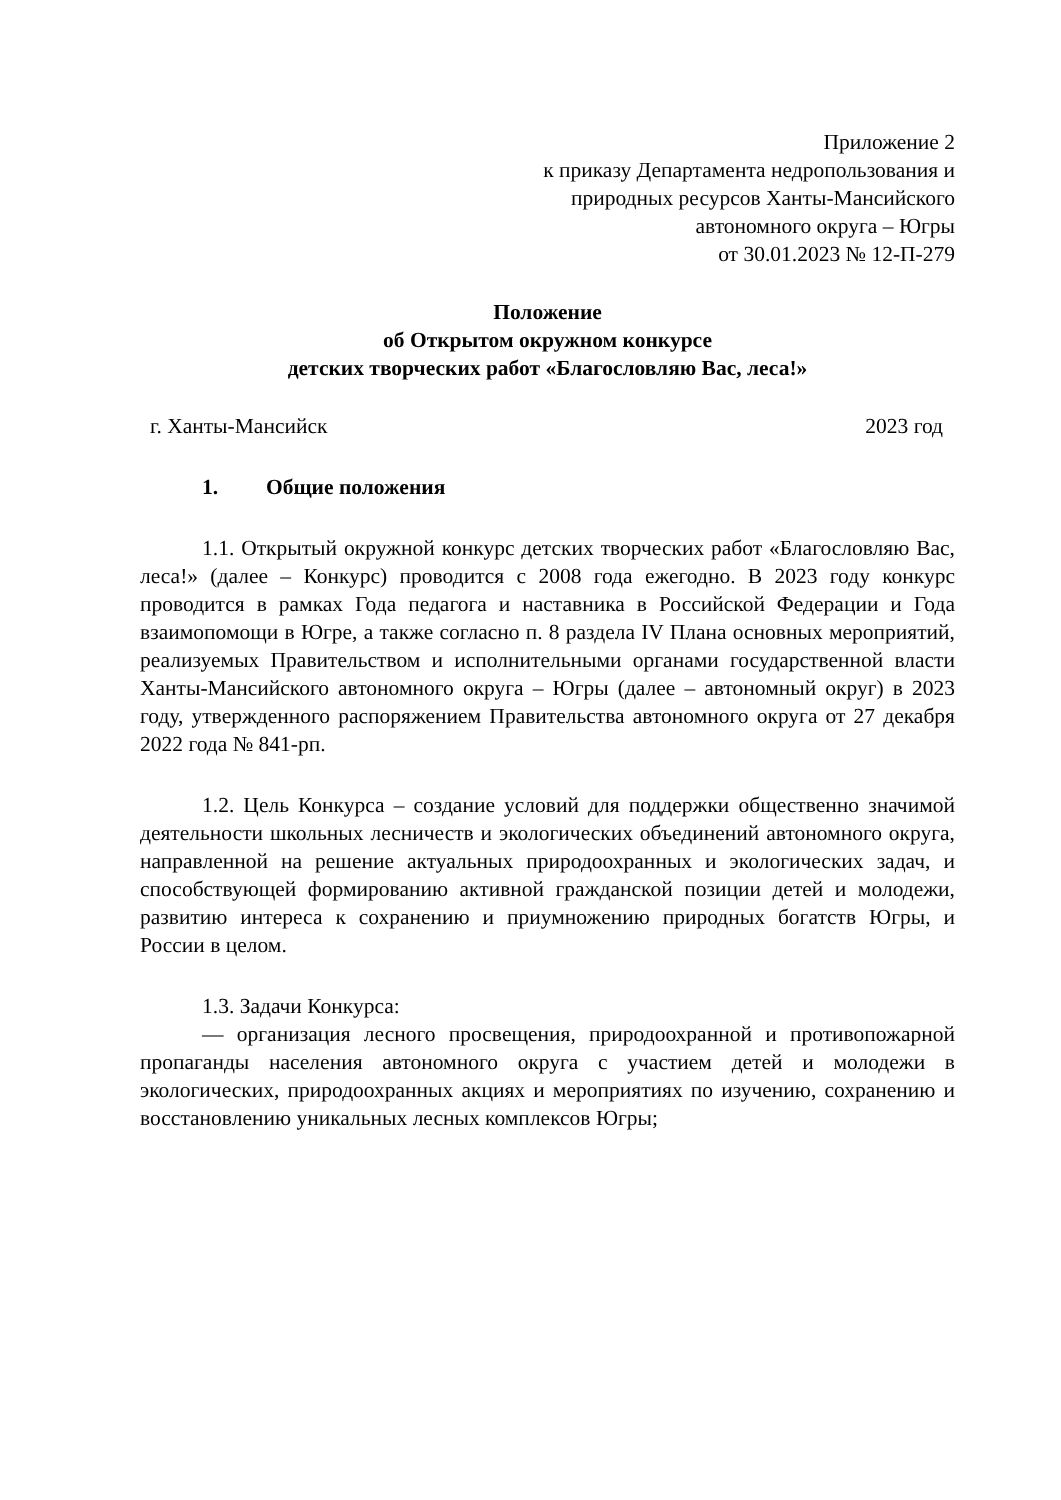Приложение 2
к приказу Департамента недропользования и
природных ресурсов Ханты-Мансийского
автономного округа – Югры
от 30.01.2023 № 12-П-279
Положение
об Открытом окружном конкурсе
детских творческих работ «Благословляю Вас, леса!»
г. Ханты-Мансийск 2023 год
1. Общие положения
1.1. Открытый окружной конкурс детских творческих работ «Благословляю Вас, леса!» (далее – Конкурс) проводится с 2008 года ежегодно. В 2023 году конкурс проводится в рамках Года педагога и наставника в Российской Федерации и Года взаимопомощи в Югре, а также согласно п. 8 раздела IV Плана основных мероприятий, реализуемых Правительством и исполнительными органами государственной власти Ханты-Мансийского автономного округа – Югры (далее – автономный округ) в 2023 году, утвержденного распоряжением Правительства автономного округа от 27 декабря 2022 года № 841-рп.
1.2. Цель Конкурса – создание условий для поддержки общественно значимой деятельности школьных лесничеств и экологических объединений автономного округа, направленной на решение актуальных природоохранных и экологических задач, и способствующей формированию активной гражданской позиции детей и молодежи, развитию интереса к сохранению и приумножению природных богатств Югры, и России в целом.
1.3. Задачи Конкурса:
— организация лесного просвещения, природоохранной и противопожарной пропаганды населения автономного округа с участием детей и молодежи в экологических, природоохранных акциях и мероприятиях по изучению, сохранению и восстановлению уникальных лесных комплексов Югры;